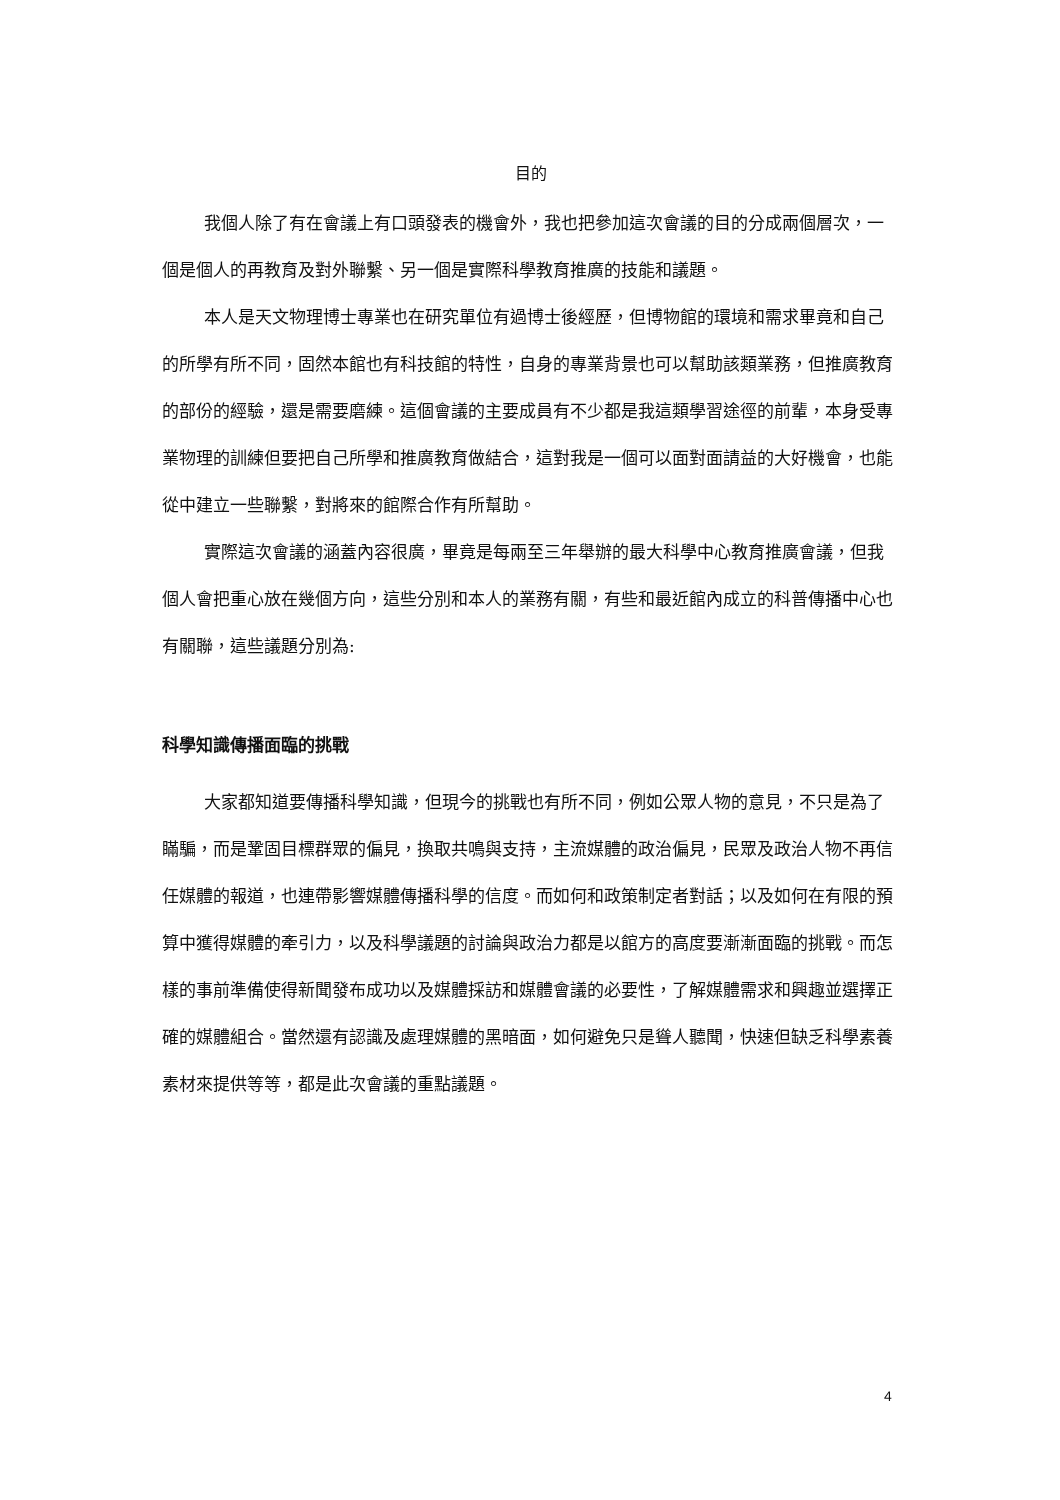目的
我個人除了有在會議上有口頭發表的機會外，我也把參加這次會議的目的分成兩個層次，一個是個人的再教育及對外聯繫、另一個是實際科學教育推廣的技能和議題。
本人是天文物理博士專業也在研究單位有過博士後經歷，但博物館的環境和需求畢竟和自己的所學有所不同，固然本館也有科技館的特性，自身的專業背景也可以幫助該類業務，但推廣教育的部份的經驗，還是需要磨練。這個會議的主要成員有不少都是我這類學習途徑的前輩，本身受專業物理的訓練但要把自己所學和推廣教育做結合，這對我是一個可以面對面請益的大好機會，也能從中建立一些聯繫，對將來的館際合作有所幫助。
實際這次會議的涵蓋內容很廣，畢竟是每兩至三年舉辦的最大科學中心教育推廣會議，但我個人會把重心放在幾個方向，這些分別和本人的業務有關，有些和最近館內成立的科普傳播中心也有關聯，這些議題分別為:
科學知識傳播面臨的挑戰
大家都知道要傳播科學知識，但現今的挑戰也有所不同，例如公眾人物的意見，不只是為了瞞騙，而是鞏固目標群眾的偏見，換取共鳴與支持，主流媒體的政治偏見，民眾及政治人物不再信任媒體的報道，也連帶影響媒體傳播科學的信度。而如何和政策制定者對話；以及如何在有限的預算中獲得媒體的牽引力，以及科學議題的討論與政治力都是以館方的高度要漸漸面臨的挑戰。而怎樣的事前準備使得新聞發布成功以及媒體採訪和媒體會議的必要性，了解媒體需求和興趣並選擇正確的媒體組合。當然還有認識及處理媒體的黑暗面，如何避免只是聳人聽聞，快速但缺乏科學素養素材來提供等等，都是此次會議的重點議題。
4